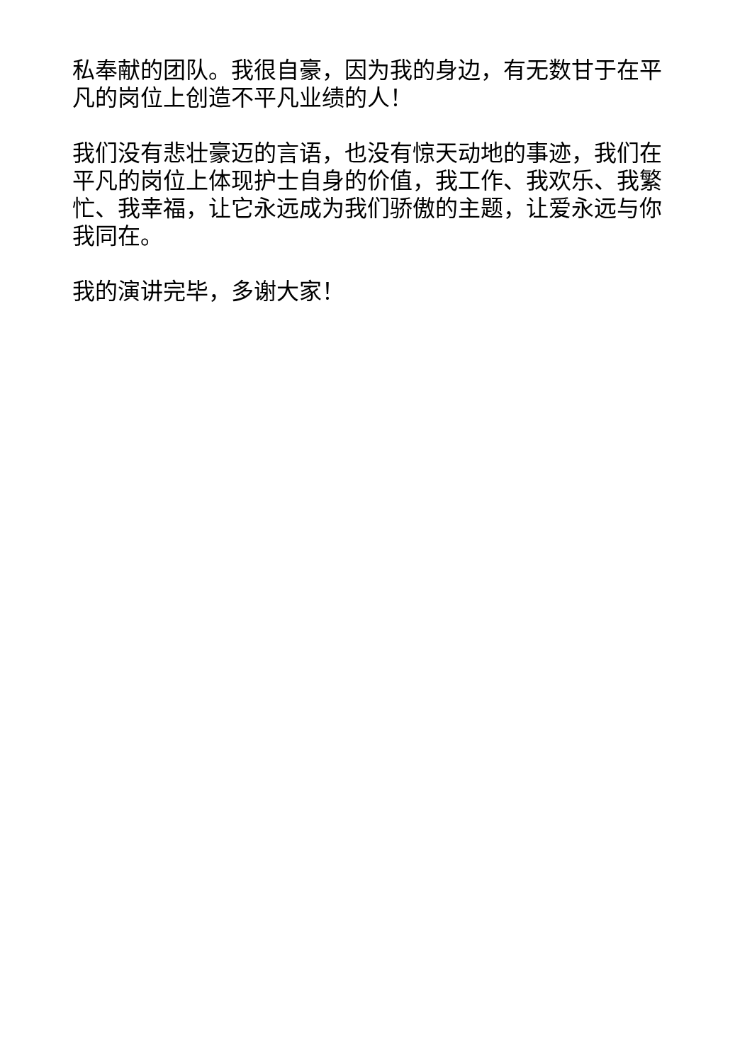私奉献的团队。我很自豪，因为我的身边，有无数甘于在平凡的岗位上创造不平凡业绩的人！
我们没有悲壮豪迈的言语，也没有惊天动地的事迹，我们在平凡的岗位上体现护士自身的价值，我工作、我欢乐、我繁忙、我幸福，让它永远成为我们骄傲的主题，让爱永远与你我同在。
我的演讲完毕，多谢大家！